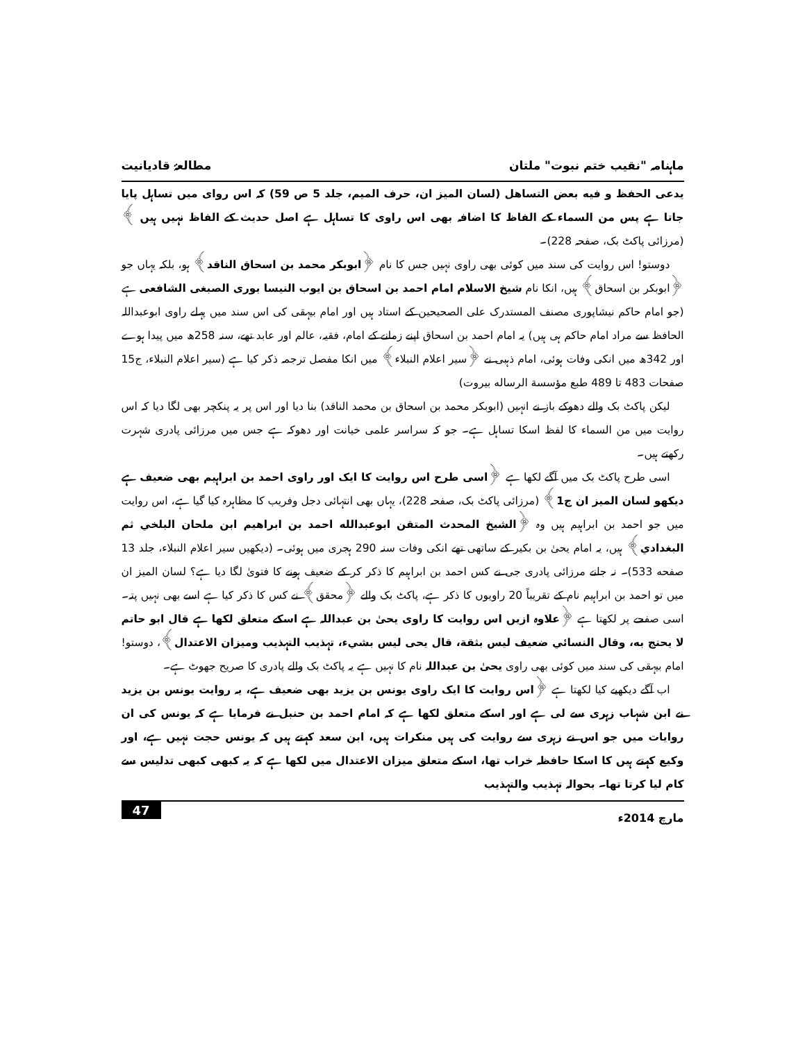ماہنامہ "نقیب ختم نبوت" ملتان مطالعۂ قادیانیت
يدعى الحفظ و فيه بعض التساهل (لسان المیز ان، حرف المیم، جلد 5 ص 59) کہ اس روای میں تساہل پایا جاتا ہے پس من السماء کے الفاظ کا اضافہ بھی اس راوی کا تساہل ہے اصل حدیث کے الفاظ نہیں ہیں ﴾ (مرزائی پاکٹ بک، صفحہ 228)۔
دوستو! اس روایت کی سند میں کوئی بھی راوی نہیں جس کا نام ﴿ابوبکر محمد بن اسحاق الناقد﴾ ہو، بلکہ یہاں جو ﴿ابوبکر بن اسحاق﴾ ہیں، انکا نام شیخ الاسلام امام احمد بن اسحاق بن ایوب النیسا بوری الصبغی الشافعی ہے (جو امام حاکم نیشاپوری مصنف المستدرک علی الصحیحین کے استاد ہیں اور امام بیہقی کی اس سند میں پہلے راوی ابوعبداللہ الحافظ سے مراد امام حاکم ہی ہیں) یہ امام احمد بن اسحاق اپنے زمانے کے امام، فقیہ، عالم اور عابد تھے، سنہ 258ھ میں پیدا ہوے اور 342ھ میں انکی وفات ہوئی، امام ذہبی نے ﴿سیر اعلام النبلاء﴾ میں انکا مفصل ترجمہ ذکر کیا ہے (سیر اعلام النبلاء، ج15 صفحات 483 تا 489 طبع مؤسسة الرساله بیروت)
لیکن پاکٹ بک والے دھوکے باز نے انہیں (ابوبکر محمد بن اسحاق بن محمد الناقد) بنا دیا اور اس پر یہ پنکچر بھی لگا دیا کہ اس روایت میں من السماء کا لفظ اسکا تساہل ہے۔ جو کہ سراسر علمی خیانت اور دھوکہ ہے جس میں مرزائی پادری شہرت رکھتے ہیں۔
اسی طرح پاکٹ بک میں آگے لکھا ہے ﴿اسی طرح اس روایت کا ایک اور راوی احمد بن ابراہیم بھی ضعیف ہے دیکھو لسان المیز ان ج1﴾ (مرزائی پاکٹ بک، صفحہ 228)، یہاں بھی انتہائی دجل وفریب کا مظاہرہ کیا گیا ہے، اس روایت میں جو احمد بن ابراہیم ہیں وہ ﴿الشيخ المحدث المتقن ابوعبدالله احمد بن ابراهيم ابن ملحان البلخي ثم البغدادي﴾ ہیں، یہ امام یحیٰ بن بکیر کے ساتھی تھے انکی وفات سنہ 290 ہجری میں ہوئی۔ (دیکھیں سیر اعلام النبلاء، جلد 13 صفحه 533)۔ نہ جانے مرزائی پادری جی نے کس احمد بن ابراہیم کا ذکر کر کے ضعیف ہونے کا فتویٰ لگا دیا ہے؟ لسان المیز ان میں تو احمد بن ابراہیم نام کے تقریباً 20 راویوں کا ذکر ہے، پاکٹ بک والے ﴿محقق﴾ نے کس کا ذکر کیا ہے اسے بھی نہیں پتہ۔ اسی صفحے پر لکھتا ہے ﴿علاوہ ازیں اس روایت کا راوی یحیٰ بن عبداللہ ہے اسکے متعلق لکھا ہے قال ابو حاتم لا يحتج به، وقال النسائي ضعيف ليس بثقة، قال يحى ليس بشيء، تہذیب التہذیب ومیزان الاعتدال﴾، دوستو! امام بیہقی کی سند میں کوئی بھی راوی یحیٰ بن عبداللہ نام کا نہیں ہے یہ پاکٹ بک والے پادری کا صریح جھوٹ ہے۔
اب آگے دیکھیے کیا لکھتا ہے ﴿اس روایت کا ایک راوی یونس بن یزید بھی ضعیف ہے، یہ روایت یونس بن یزید نے ابن شہاب زہری سے لی ہے اور اسکے متعلق لکھا ہے کہ امام احمد بن حنبل نے فرمایا ہے کہ یونس کی ان روایات میں جو اس نے زہری سے روایت کی ہیں منکرات ہیں، ابن سعد کہتے ہیں کہ یونس حجت نہیں ہے، اور وکیع کہتے ہیں کا اسکا حافظہ خراب تھا، اسکے متعلق میزان الاعتدال میں لکھا ہے کہ یہ کبھی کبھی تدلیس سے کام لیا کرتا تھا۔ بحوالہ تہذیب والتہذیب
مارچ 2014ء 47